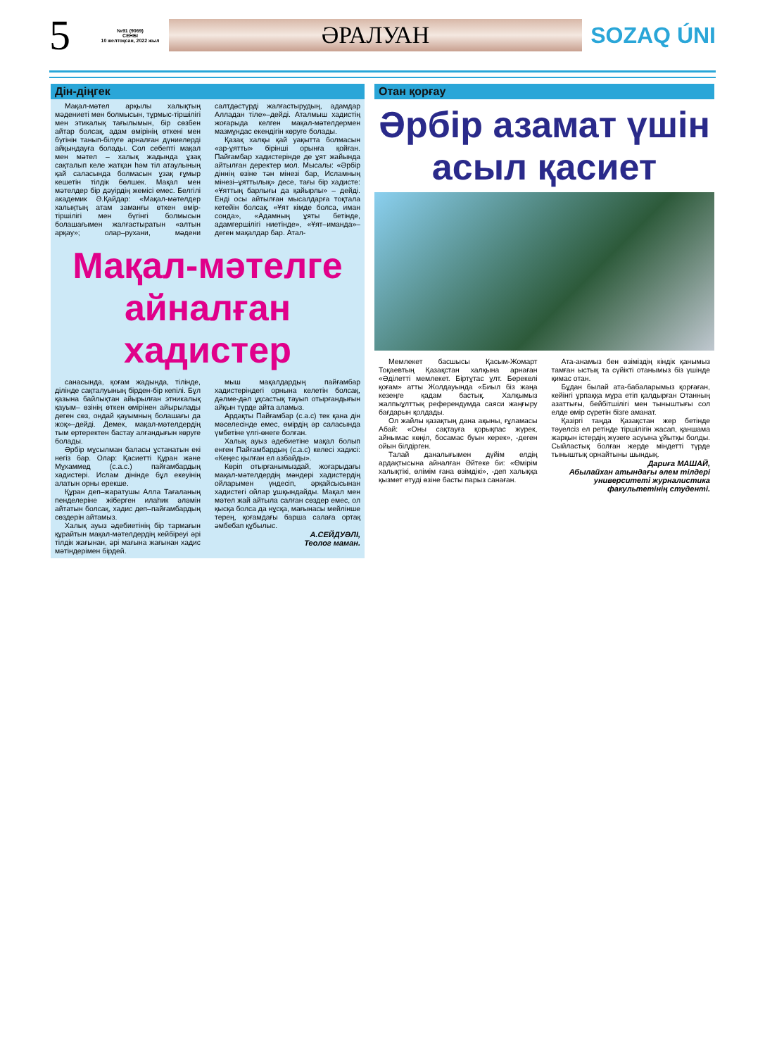5
№91 (9069)
СЕНБІ
10 желтоқсан, 2022 жыл
ӘРАЛУАН
SOZAQ ÚNI
Дін-діңгек
Мақал-мәтел арқылы халықтың мәдениеті мен болмысын, тұрмыс-тіршілігі мен этикалық тағылымын, бір сөзбен айтар болсақ, адам өмірінің өткені мен бүгінін танып-білуге арналған дүниелерді айқындауға болады. Сол себепті мақал мен мәтел – халық жадында ұзақ сақталып келе жатқан һәм тіл атаулының қай саласында болмасын ұзақ ғұмыр кешетін тілдік бөлшек. Мақал мен мәтелдер бір дәуірдің жемісі емес. Белгілі академик Ә.Қайдар: «Мақал-мәтелдер халықтың атам заманғы өткен өмір-тіршілігі мен бүгінгі болмысын болашағымен жалғастыратын «алтын арқау»; олар–рухани, мәдени салтдәстүрді жалғастырудың, адамдар Алладан тіле»–дейді. Аталмыш хадистің жоғарыда келген мақал-мәтелдермен мазмұндас екендігін көруге болады.
Қазақ халқы қай уақытта болмасын «ар-ұятты» бірінші орынға қойған. Пайғамбар хадистерінде де ұят жайында айтылған деректер мол. Мысалы: «Әрбір діннің өзіне тән мінезі бар, Исламның мінезі–ұяттылық» десе, тағы бір хадисте: «Ұяттың барлығы да қайырлы» – дейді. Енді осы айтылған мысалдарға тоқтала кетейін болсақ, «Ұят кімде болса, иман сонда», «Адамның ұяты бетінде, адамгершілігі ниетінде», «Ұят–иманда»–деген мақалдар бар. Атал-
Мақал-мәтелге айналған хадистер
санасында, қоғам жадында, тілінде, ділінде сақталуының бірден-бір кепілі. Бұл қазына байлықтан айырылған этникалық қауым– өзінің өткен өмірінен айырылады деген сөз, ондай қауымның болашағы да жоқ»–дейді. Демек, мақал-мәтелдердің тым ертеректен бастау алғандығын көруге болады.
Әрбір мұсылман баласы ұстанатын екі негіз бар. Олар: Қасиетті Құран және Мұхаммед (с.а.с.) пайғамбардың хадистері. Ислам дінінде бұл екеуінің алатын орны ерекше.
Құран деп–жаратушы Алла Тағаланың пенделеріне жіберген илаһик әләмін айтатын болсақ, хадис деп–пайғамбардың сөздерін айтамыз.
Халық ауыз әдебиетінің бір тармағын құрайтын мақал-мәтелдердің кейбіреуі әрі тілдік жағынан, әрі мағына жағынан хадис мәтіндерімен бірдей.
мыш мақалдардың пайғамбар хадистеріндегі орнына келетін болсақ, дәлме-дәл ұқсастық тауып отырғандығын айқын түрде айта аламыз.
Ардақты Пайғамбар (с.а.с) тек қана дін мәселесінде емес, өмірдің әр саласында үмбетіне үлгі-өнеге болған.
Халық ауыз әдебиетіне мақал болып енген Пайғамбардың (с.а.с) келесі хадисі: «Кеңес қылған ел азбайды».
Көріп отырғанымыздай, жоғарыдағы мақал-мәтелдердің мәндері хадистердің ойларымен үндесіп, әрқайсысынан хадистегі ойлар ұшқындайды. Мақал мен мәтел жай айтыла салған сөздер емес, ол қысқа болса да нұсқа, мағынасы мейлінше терең, қоғамдағы барша салаға ортақ әмбебап құбылыс.
А.СЕЙДУӘЛІ,
Теолог маман.
Отан қорғау
Әрбір азамат үшін асыл қасиет
Мемлекет басшысы Қасым-Жомарт Тоқаевтың Қазақстан халқына арнаған «Әділетті мемлекет. Біртұтас ұлт. Берекелі қоғам» атты Жолдауында «Биыл біз жаңа кезеңге қадам бастық. Халқымыз жалпыұлттық референдумда саяси жаңғыру бағдарын қолдады.
Ол жайлы қазақтың дана ақыны, ғұламасы Абай: «Оны сақтауға қорықпас жүрек, айнымас көңіл, босамас буын керек», -деген ойын білдірген.
Талай даналығымен дүйім елдің ардақтысына айналған Әйтеке би: «Өмірім халықтікі, өлімім ғана өзімдікі», -деп халыққа қызмет етуді өзіне басты парыз санаған.
Ата-анамыз бен өзіміздің кіндік қанымыз тамған ыстық та сүйікті отанымыз біз үшінде қимас отан.
Бұдан былай ата-бабаларымыз қорғаған, кейінгі ұрпаққа мұра етіп қалдырған Отанның азаттығы, бейбітшілігі мен тыныштығы сол елде өмір сүретін бізге аманат.
Қазіргі таңда Қазақстан жер бетінде тәуелсіз ел ретінде тіршілігін жасап, қаншама жарқын істердің жүзеге асуына ұйытқы болды. Сыйластық болған жерде міндетті түрде тыныштық орнайтыны шындық.
Дариға МАШАЙ,
Абылайхан атындағы әлем тілдері университеті журналистика факультетінің студенті.